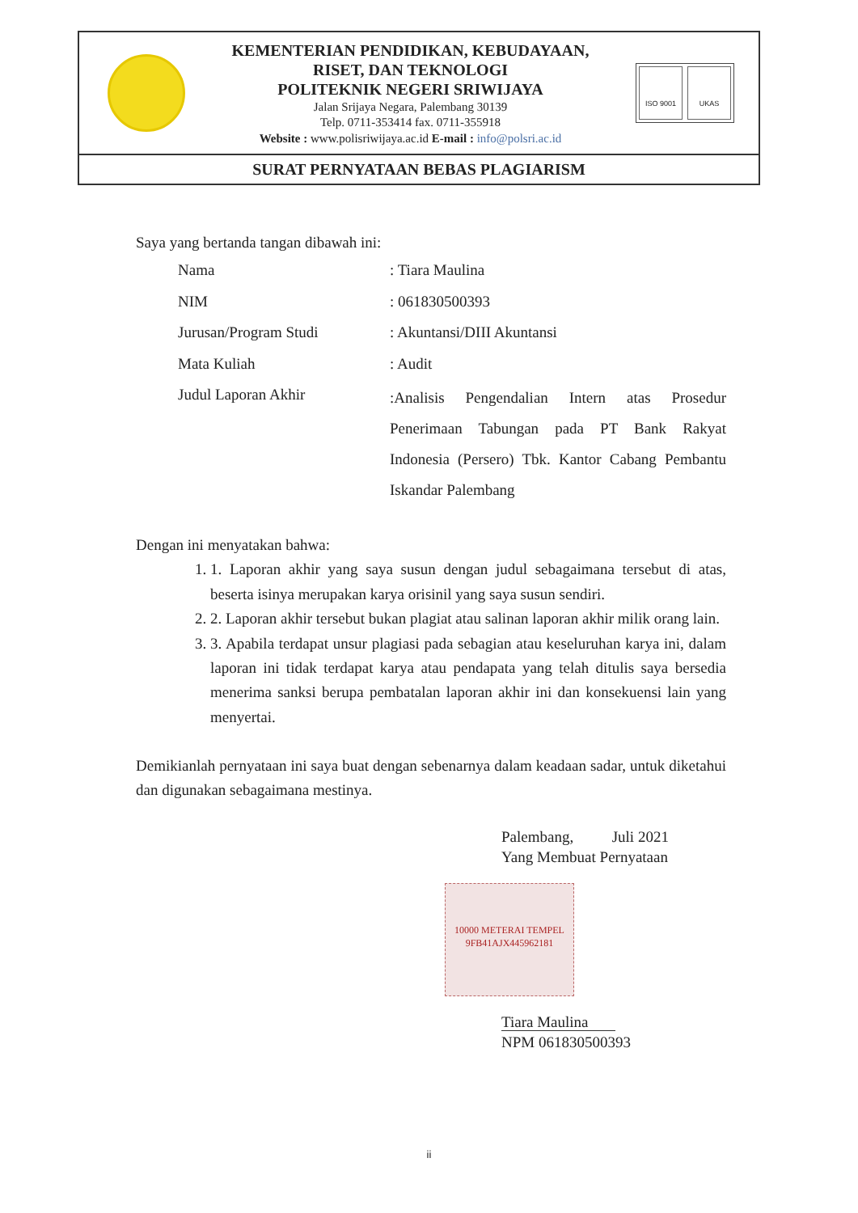KEMENTERIAN PENDIDIKAN, KEBUDAYAAN,
RISET, DAN TEKNOLOGI
POLITEKNIK NEGERI SRIWIJAYA
Jalan Srijaya Negara, Palembang 30139
Telp. 0711-353414 fax. 0711-355918
Website : www.polisriwijaya.ac.id E-mail : info@polsri.ac.id
ISO 9001 UKAS
SURAT PERNYATAAN BEBAS PLAGIARISM
Saya yang bertanda tangan dibawah ini:
| Nama | : Tiara Maulina |
| NIM | : 061830500393 |
| Jurusan/Program Studi | : Akuntansi/DIII Akuntansi |
| Mata Kuliah | : Audit |
| Judul Laporan Akhir | :Analisis Pengendalian Intern atas Prosedur Penerimaan Tabungan pada PT Bank Rakyat Indonesia (Persero) Tbk. Kantor Cabang Pembantu Iskandar Palembang |
Dengan ini menyatakan bahwa:
1. 1. Laporan akhir yang saya susun dengan judul sebagaimana tersebut di atas, beserta isinya merupakan karya orisinil yang saya susun sendiri.
2. 2. Laporan akhir tersebut bukan plagiat atau salinan laporan akhir milik orang lain.
3. 3. Apabila terdapat unsur plagiasi pada sebagian atau keseluruhan karya ini, dalam laporan ini tidak terdapat karya atau pendapata yang telah ditulis saya bersedia menerima sanksi berupa pembatalan laporan akhir ini dan konsekuensi lain yang menyertai.
Demikianlah pernyataan ini saya buat dengan sebenarnya dalam keadaan sadar, untuk diketahui dan digunakan sebagaimana mestinya.
Palembang, Juli 2021
Yang Membuat Pernyataan
10000 METERAI TEMPEL
9FB41AJX445962181
Tiara Maulina
NPM 061830500393
ii